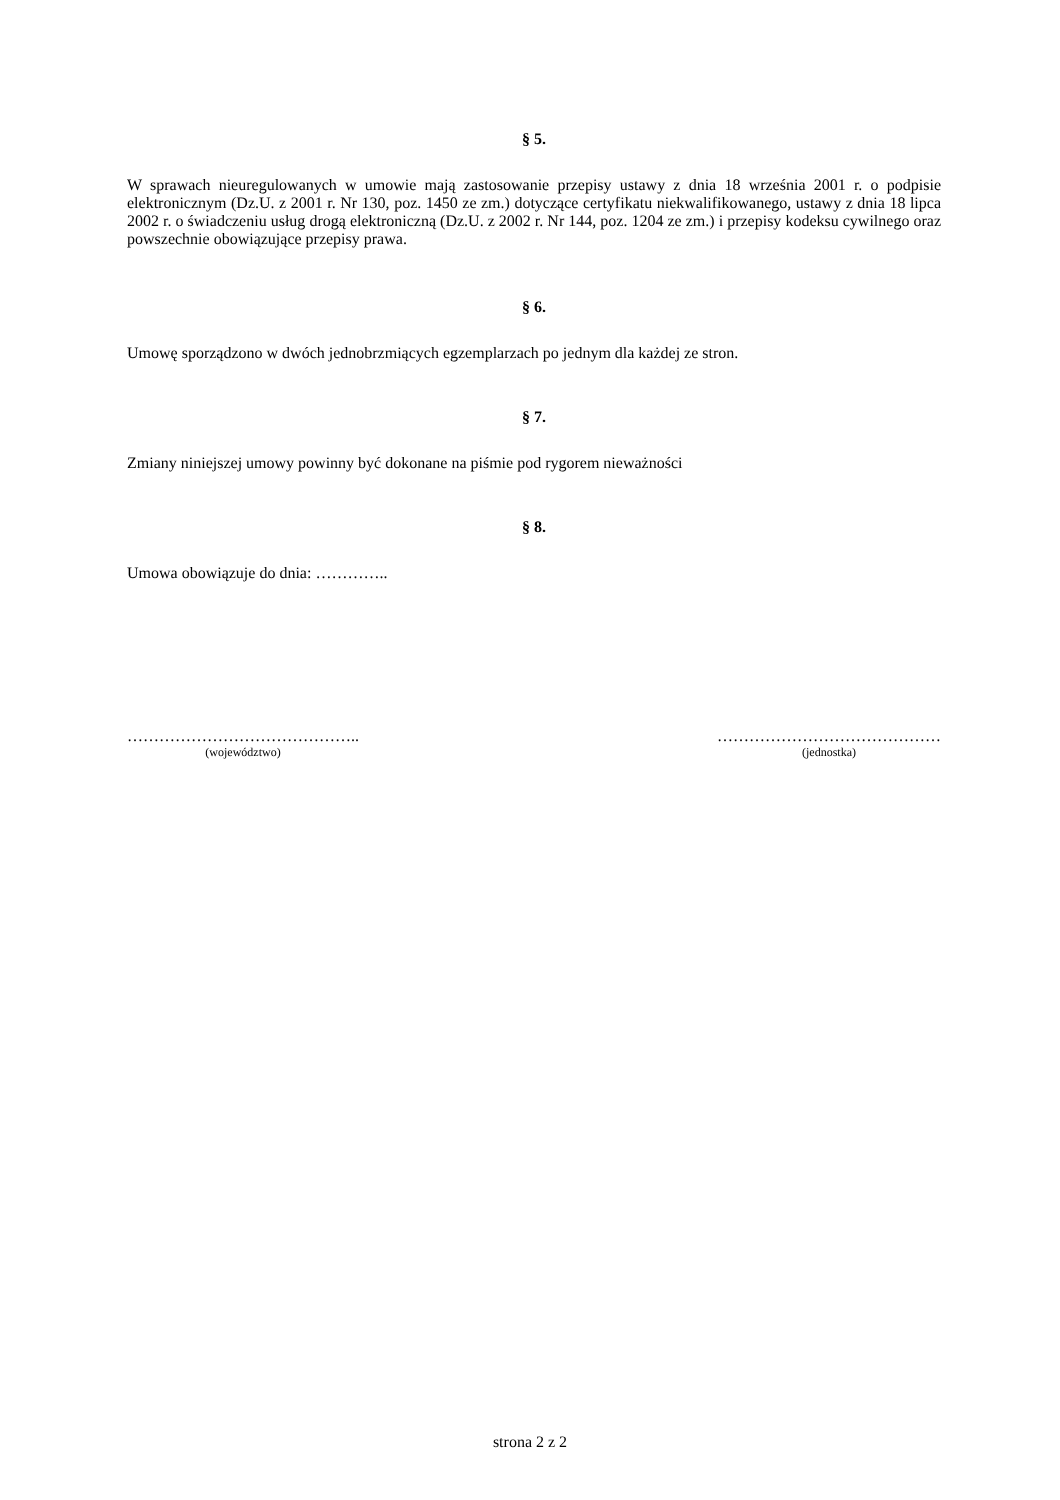§ 5.
W sprawach nieuregulowanych w umowie mają zastosowanie przepisy ustawy z dnia 18 września 2001 r. o podpisie elektronicznym (Dz.U. z 2001 r. Nr 130, poz. 1450 ze zm.) dotyczące certyfikatu niekwalifikowanego, ustawy z dnia 18 lipca 2002 r. o świadczeniu usług drogą elektroniczną (Dz.U. z 2002 r. Nr 144, poz. 1204 ze zm.) i przepisy kodeksu cywilnego oraz powszechnie obowiązujące przepisy prawa.
§ 6.
Umowę sporządzono w dwóch jednobrzmiących egzemplarzach po jednym dla każdej ze stron.
§ 7.
Zmiany niniejszej umowy powinny być dokonane na piśmie pod rygorem nieważności
§ 8.
Umowa obowiązuje do dnia: …………..
……………………………………..
(województwo)
……………………………………
(jednostka)
strona 2 z 2